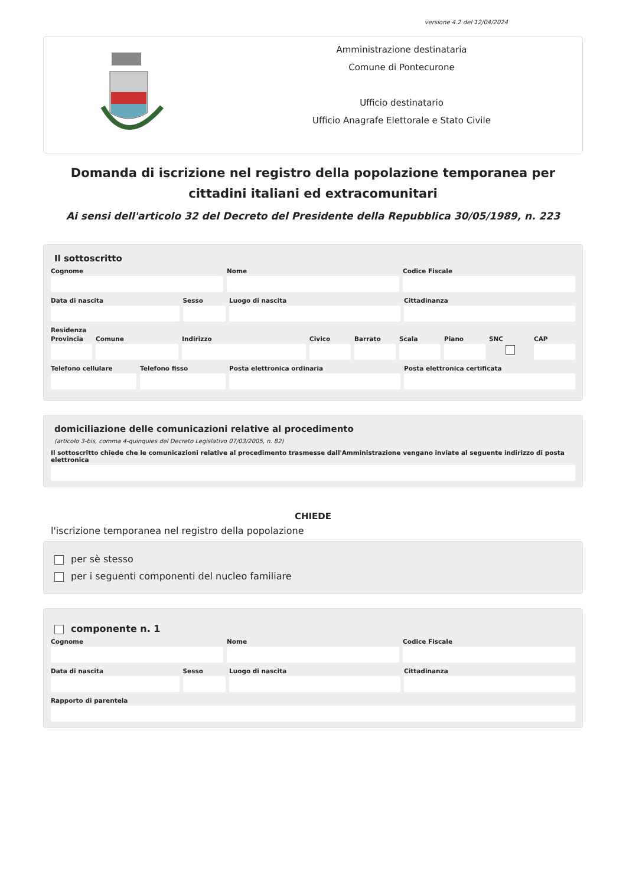versione 4.2 del 12/04/2024
Amministrazione destinataria
Comune di Pontecurone
Ufficio destinatario
Ufficio Anagrafe Elettorale e Stato Civile
Domanda di iscrizione nel registro della popolazione temporanea per cittadini italiani ed extracomunitari
Ai sensi dell'articolo 32 del Decreto del Presidente della Repubblica 30/05/1989, n. 223
Il sottoscritto
Cognome Nome Codice Fiscale
Data di nascita Sesso Luogo di nascita Cittadinanza
Residenza
Provincia Comune Indirizzo Civico Barrato Scala Piano SNC CAP
Telefono cellulare Telefono fisso Posta elettronica ordinaria Posta elettronica certificata
domiciliazione delle comunicazioni relative al procedimento
(articolo 3-bis, comma 4-quinquies del Decreto Legislativo 07/03/2005, n. 82)
Il sottoscritto chiede che le comunicazioni relative al procedimento trasmesse dall'Amministrazione vengano inviate al seguente indirizzo di posta elettronica
CHIEDE
l'iscrizione temporanea nel registro della popolazione
per sè stesso
per i seguenti componenti del nucleo familiare
componente n. 1
Cognome Nome Codice Fiscale
Data di nascita Sesso Luogo di nascita Cittadinanza
Rapporto di parentela